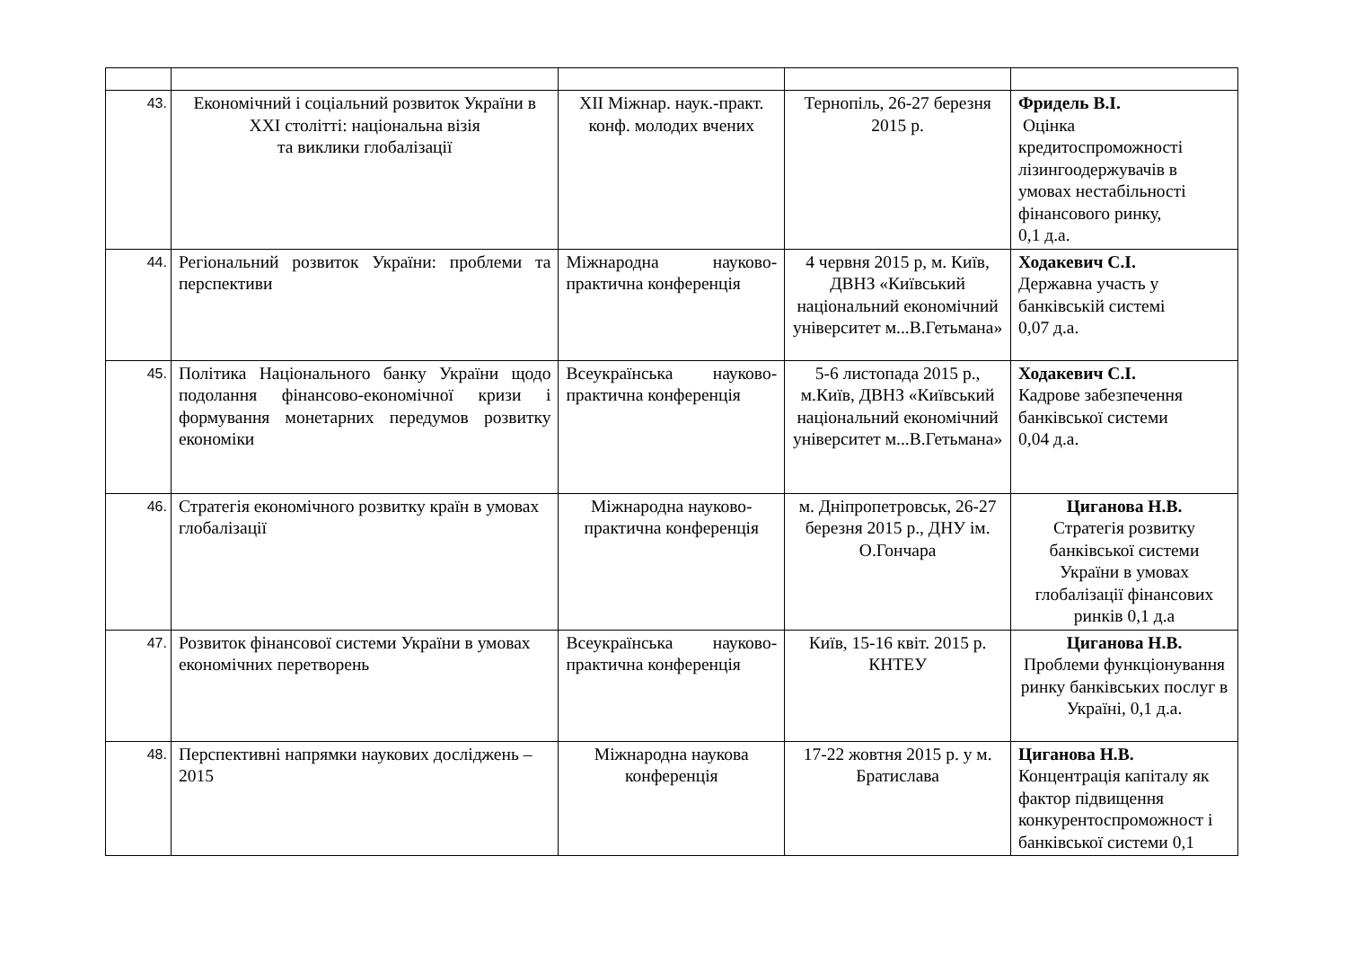| 43. | Економічний і соціальний розвиток України в XXI столітті: національна візія та виклики глобалізації | XII Міжнар. наук.-практ. конф. молодих вчених | Тернопіль, 26-27 березня 2015 р. | Фридель В.І. Оцінка кредитоспроможності лізингоодержувачів в умовах нестабільності фінансового ринку, 0,1 д.а. |
| 44. | Регіональний розвиток України: проблеми та перспективи | Міжнародна науково-практична конференція | 4 червня 2015 р, м. Київ, ДВНЗ «Київський національний економічний університет м...В.Гетьмана» | Ходакевич С.І. Державна участь у банківській системі 0,07 д.а. |
| 45. | Політика Національного банку України щодо подолання фінансово-економічної кризи і формування монетарних передумов розвитку економіки | Всеукраїнська науково-практична конференція | 5-6 листопада 2015 р., м.Київ, ДВНЗ «Київський національний економічний університет м...В.Гетьмана» | Ходакевич С.І. Кадрове забезпечення банківської системи 0,04 д.а. |
| 46. | Стратегія економічного розвитку країн в умовах глобалізації | Міжнародна науково-практична конференція | м. Дніпропетровськ, 26-27 березня 2015 р., ДНУ ім. О.Гончара | Циганова Н.В. Стратегія розвитку банківської системи України в умовах глобалізації фінансових ринків 0,1 д.а |
| 47. | Розвиток фінансової системи України в умовах економічних перетворень | Всеукраїнська науково-практична конференція | Київ, 15-16 квіт. 2015 р. КНТЕУ | Циганова Н.В. Проблеми функціонування ринку банківських послуг в Україні, 0,1 д.а. |
| 48. | Перспективні напрямки наукових досліджень – 2015 | Міжнародна наукова конференція | 17-22 жовтня 2015 р. у м. Братислава | Циганова Н.В. Концентрація капіталу як фактор підвищення конкурентоспроможност і банківської системи 0,1 |